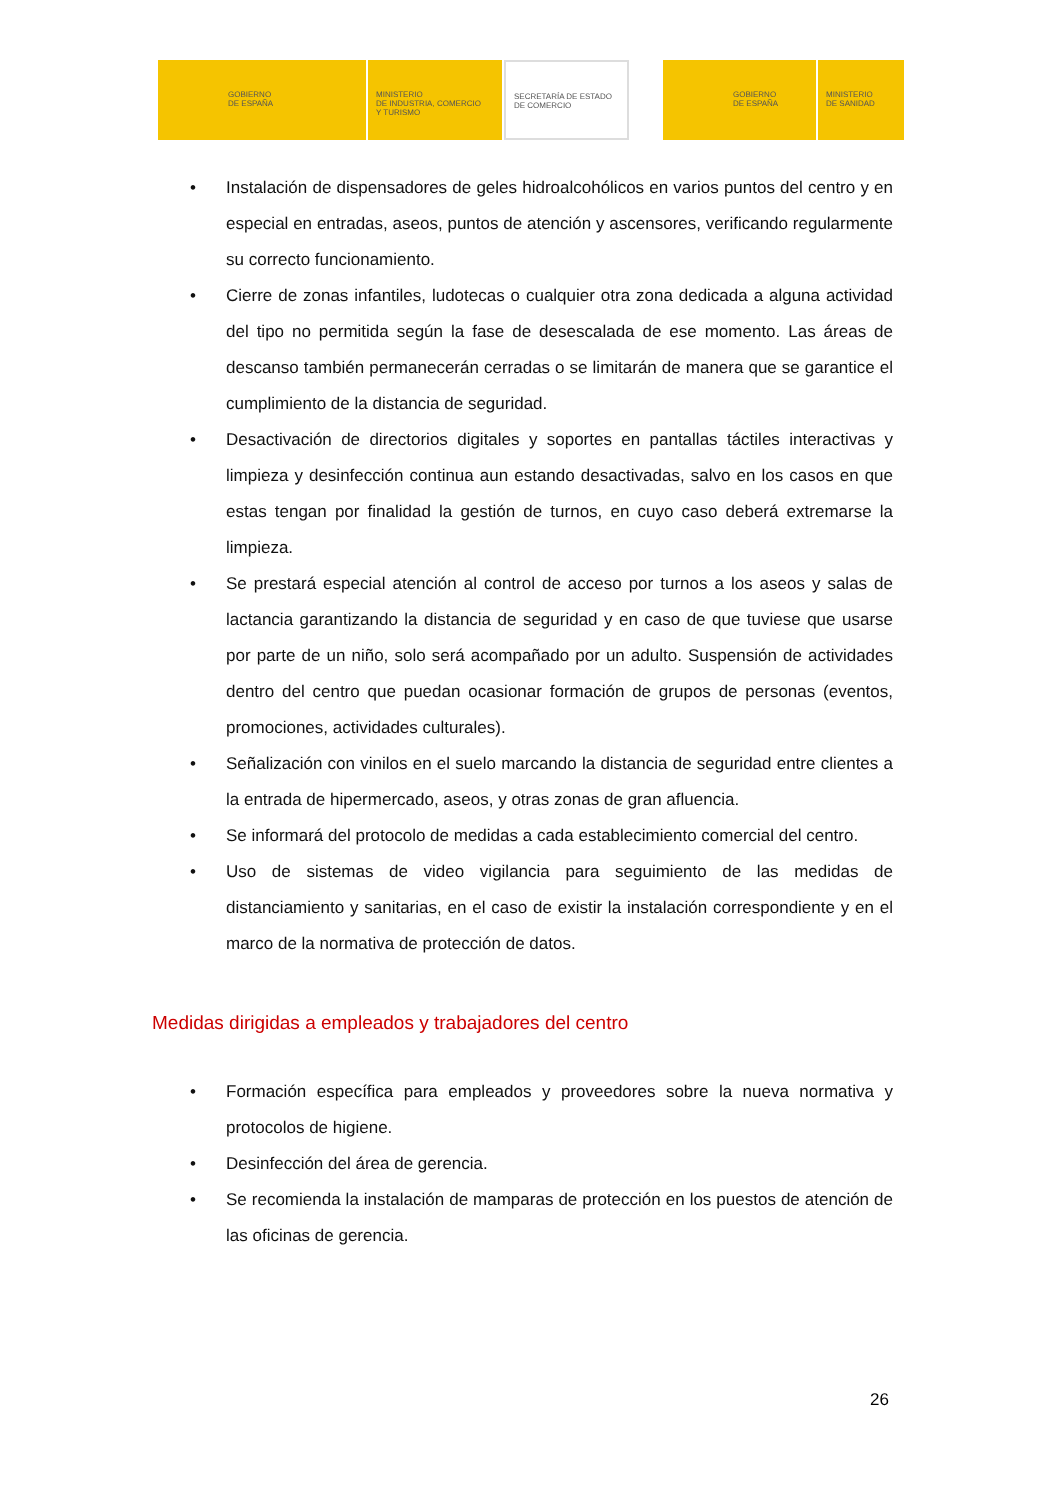GOBIERNO
DE ESPAÑA
MINISTERIO
DE INDUSTRIA, COMERCIO
Y TURISMO
SECRETARÍA DE ESTADO
DE COMERCIO
GOBIERNO
DE ESPAÑA
MINISTERIO
DE SANIDAD
• Instalación de dispensadores de geles hidroalcohólicos en varios puntos del centro y en especial en entradas, aseos, puntos de atención y ascensores, verificando regularmente su correcto funcionamiento.
• Cierre de zonas infantiles, ludotecas o cualquier otra zona dedicada a alguna actividad del tipo no permitida según la fase de desescalada de ese momento. Las áreas de descanso también permanecerán cerradas o se limitarán de manera que se garantice el cumplimiento de la distancia de seguridad.
• Desactivación de directorios digitales y soportes en pantallas táctiles interactivas y limpieza y desinfección continua aun estando desactivadas, salvo en los casos en que estas tengan por finalidad la gestión de turnos, en cuyo caso deberá extremarse la limpieza.
• Se prestará especial atención al control de acceso por turnos a los aseos y salas de lactancia garantizando la distancia de seguridad y en caso de que tuviese que usarse por parte de un niño, solo será acompañado por un adulto. Suspensión de actividades dentro del centro que puedan ocasionar formación de grupos de personas (eventos, promociones, actividades culturales).
• Señalización con vinilos en el suelo marcando la distancia de seguridad entre clientes a la entrada de hipermercado, aseos, y otras zonas de gran afluencia.
• Se informará del protocolo de medidas a cada establecimiento comercial del centro.
• Uso de sistemas de video vigilancia para seguimiento de las medidas de distanciamiento y sanitarias, en el caso de existir la instalación correspondiente y en el marco de la normativa de protección de datos.
Medidas dirigidas a empleados y trabajadores del centro
• Formación específica para empleados y proveedores sobre la nueva normativa y protocolos de higiene.
• Desinfección del área de gerencia.
• Se recomienda la instalación de mamparas de protección en los puestos de atención de las oficinas de gerencia.
26